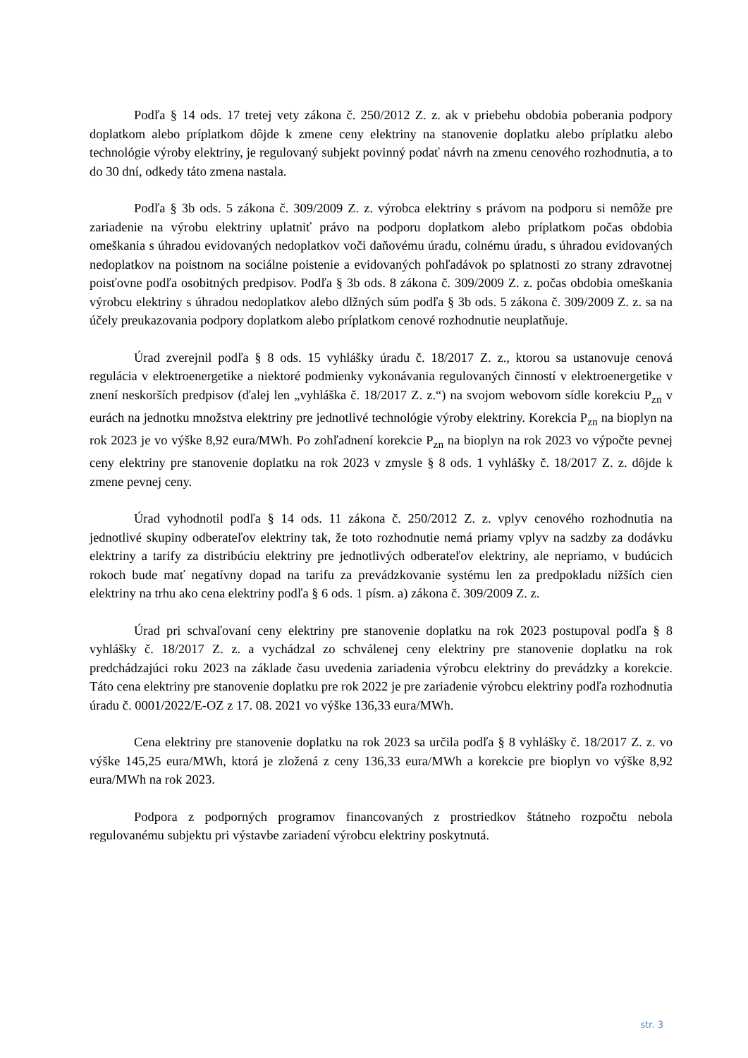Podľa § 14 ods. 17 tretej vety zákona č. 250/2012 Z. z. ak v priebehu obdobia poberania podpory doplatkom alebo príplatkom dôjde k zmene ceny elektriny na stanovenie doplatku alebo príplatku alebo technológie výroby elektriny, je regulovaný subjekt povinný podať návrh na zmenu cenového rozhodnutia, a to do 30 dní, odkedy táto zmena nastala.
Podľa § 3b ods. 5 zákona č. 309/2009 Z. z. výrobca elektriny s právom na podporu si nemôže pre zariadenie na výrobu elektriny uplatniť právo na podporu doplatkom alebo príplatkom počas obdobia omeškania s úhradou evidovaných nedoplatkov voči daňovému úradu, colnému úradu, s úhradou evidovaných nedoplatkov na poistnom na sociálne poistenie a evidovaných pohľadávok po splatnosti zo strany zdravotnej poisťovne podľa osobitných predpisov. Podľa § 3b ods. 8 zákona č. 309/2009 Z. z. počas obdobia omeškania výrobcu elektriny s úhradou nedoplatkov alebo dlžných súm podľa § 3b ods. 5 zákona č. 309/2009 Z. z. sa na účely preukazovania podpory doplatkom alebo príplatkom cenové rozhodnutie neuplatňuje.
Úrad zverejnil podľa § 8 ods. 15 vyhlášky úradu č. 18/2017 Z. z., ktorou sa ustanovuje cenová regulácia v elektroenergetike a niektoré podmienky vykonávania regulovaných činností v elektroenergetike v znení neskorších predpisov (ďalej len „vyhláška č. 18/2017 Z. z.“) na svojom webovom sídle korekciu P<sub>zn</sub> v eurách na jednotku množstva elektriny pre jednotlivé technológie výroby elektriny. Korekcia P<sub>zn</sub> na bioplyn na rok 2023 je vo výške 8,92 eura/MWh. Po zohľadnení korekcie P<sub>zn</sub> na bioplyn na rok 2023 vo výpočte pevnej ceny elektriny pre stanovenie doplatku na rok 2023 v zmysle § 8 ods. 1 vyhlášky č. 18/2017 Z. z. dôjde k zmene pevnej ceny.
Úrad vyhodnotil podľa § 14 ods. 11 zákona č. 250/2012 Z. z. vplyv cenového rozhodnutia na jednotlivé skupiny odberateľov elektriny tak, že toto rozhodnutie nemá priamy vplyv na sadzby za dodávku elektriny a tarify za distribúciu elektriny pre jednotlivých odberateľov elektriny, ale nepriamo, v budúcich rokoch bude mať negatívny dopad na tarifu za prevádzkovanie systému len za predpokladu nižších cien elektriny na trhu ako cena elektriny podľa § 6 ods. 1 písm. a) zákona č. 309/2009 Z. z.
Úrad pri schvaľovaní ceny elektriny pre stanovenie doplatku na rok 2023 postupoval podľa § 8 vyhlášky č. 18/2017 Z. z. a vychádzal zo schválenej ceny elektriny pre stanovenie doplatku na rok predchádzajúci roku 2023 na základe času uvedenia zariadenia výrobcu elektriny do prevádzky a korekcie. Táto cena elektriny pre stanovenie doplatku pre rok 2022 je pre zariadenie výrobcu elektriny podľa rozhodnutia úradu č. 0001/2022/E-OZ z 17. 08. 2021 vo výške 136,33 eura/MWh.
Cena elektriny pre stanovenie doplatku na rok 2023 sa určila podľa § 8 vyhlášky č. 18/2017 Z. z. vo výške 145,25 eura/MWh, ktorá je zložená z ceny 136,33 eura/MWh a korekcie pre bioplyn vo výške 8,92 eura/MWh na rok 2023.
Podpora z podporných programov financovaných z prostriedkov štátneho rozpočtu nebola regulovanému subjektu pri výstavbe zariadení výrobcu elektriny poskytnutá.
str. 3